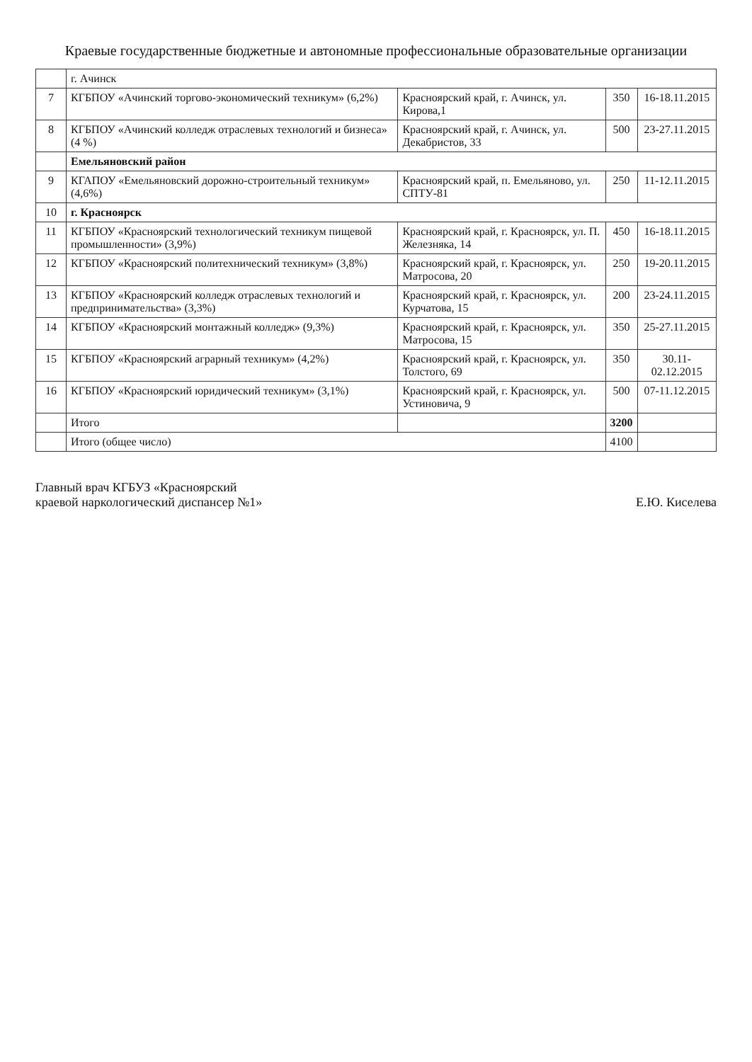Краевые государственные бюджетные и автономные профессиональные образовательные организации
| | г. Ачинск | | | |
| 7 | КГБПОУ «Ачинский торгово-экономический техникум» (6,2%) | Красноярский край, г. Ачинск, ул. Кирова,1 | 350 | 16-18.11.2015 |
| 8 | КГБПОУ «Ачинский колледж отраслевых технологий и бизнеса» (4 %) | Красноярский край, г. Ачинск, ул. Декабристов, 33 | 500 | 23-27.11.2015 |
| | Емельяновский район | | | |
| 9 | КГАПОУ «Емельяновский дорожно-строительный техникум» (4,6%) | Красноярский край, п. Емельяново, ул. СПТУ-81 | 250 | 11-12.11.2015 |
| 10 | г. Красноярск | | | |
| 11 | КГБПОУ «Красноярский технологический техникум пищевой промышленности» (3,9%) | Красноярский край, г. Красноярск, ул. П. Железняка, 14 | 450 | 16-18.11.2015 |
| 12 | КГБПОУ «Красноярский политехнический техникум» (3,8%) | Красноярский край, г. Красноярск, ул. Матросова, 20 | 250 | 19-20.11.2015 |
| 13 | КГБПОУ «Красноярский колледж отраслевых технологий и предпринимательства» (3,3%) | Красноярский край, г. Красноярск, ул. Курчатова, 15 | 200 | 23-24.11.2015 |
| 14 | КГБПОУ «Красноярский монтажный колледж» (9,3%) | Красноярский край, г. Красноярск, ул. Матросова, 15 | 350 | 25-27.11.2015 |
| 15 | КГБПОУ «Красноярский аграрный техникум» (4,2%) | Красноярский край, г. Красноярск, ул. Толстого, 69 | 350 | 30.11-02.12.2015 |
| 16 | КГБПОУ «Красноярский юридический техникум» (3,1%) | Красноярский край, г. Красноярск, ул. Устиновича, 9 | 500 | 07-11.12.2015 |
| | Итого | | 3200 | |
| | Итого (общее число) | | 4100 | |
Главный врач КГБУЗ «Красноярский
краевой наркологический диспансер №1»
Е.Ю. Киселева